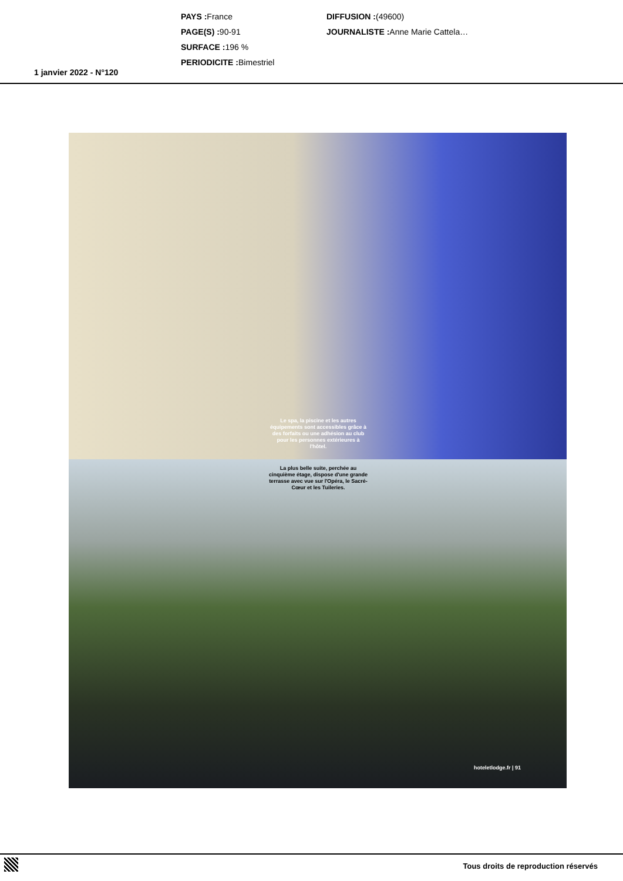PAYS : France
PAGE(S) : 90-91
SURFACE : 196 %
PERIODICITE : Bimestriel
DIFFUSION :(49600)
JOURNALISTE : Anne Marie Cattela…
1 janvier 2022 - N°120
Le spa, la piscine et les autres équipements sont accessibles grâce à des forfaits ou une adhésion au club pour les personnes extérieures à l'hôtel.
La plus belle suite, perchée au cinquième étage, dispose d'une grande terrasse avec vue sur l'Opéra, le Sacré-Cœur et les Tuileries.
hoteletlodge.fr | 91
Tous droits de reproduction réservés